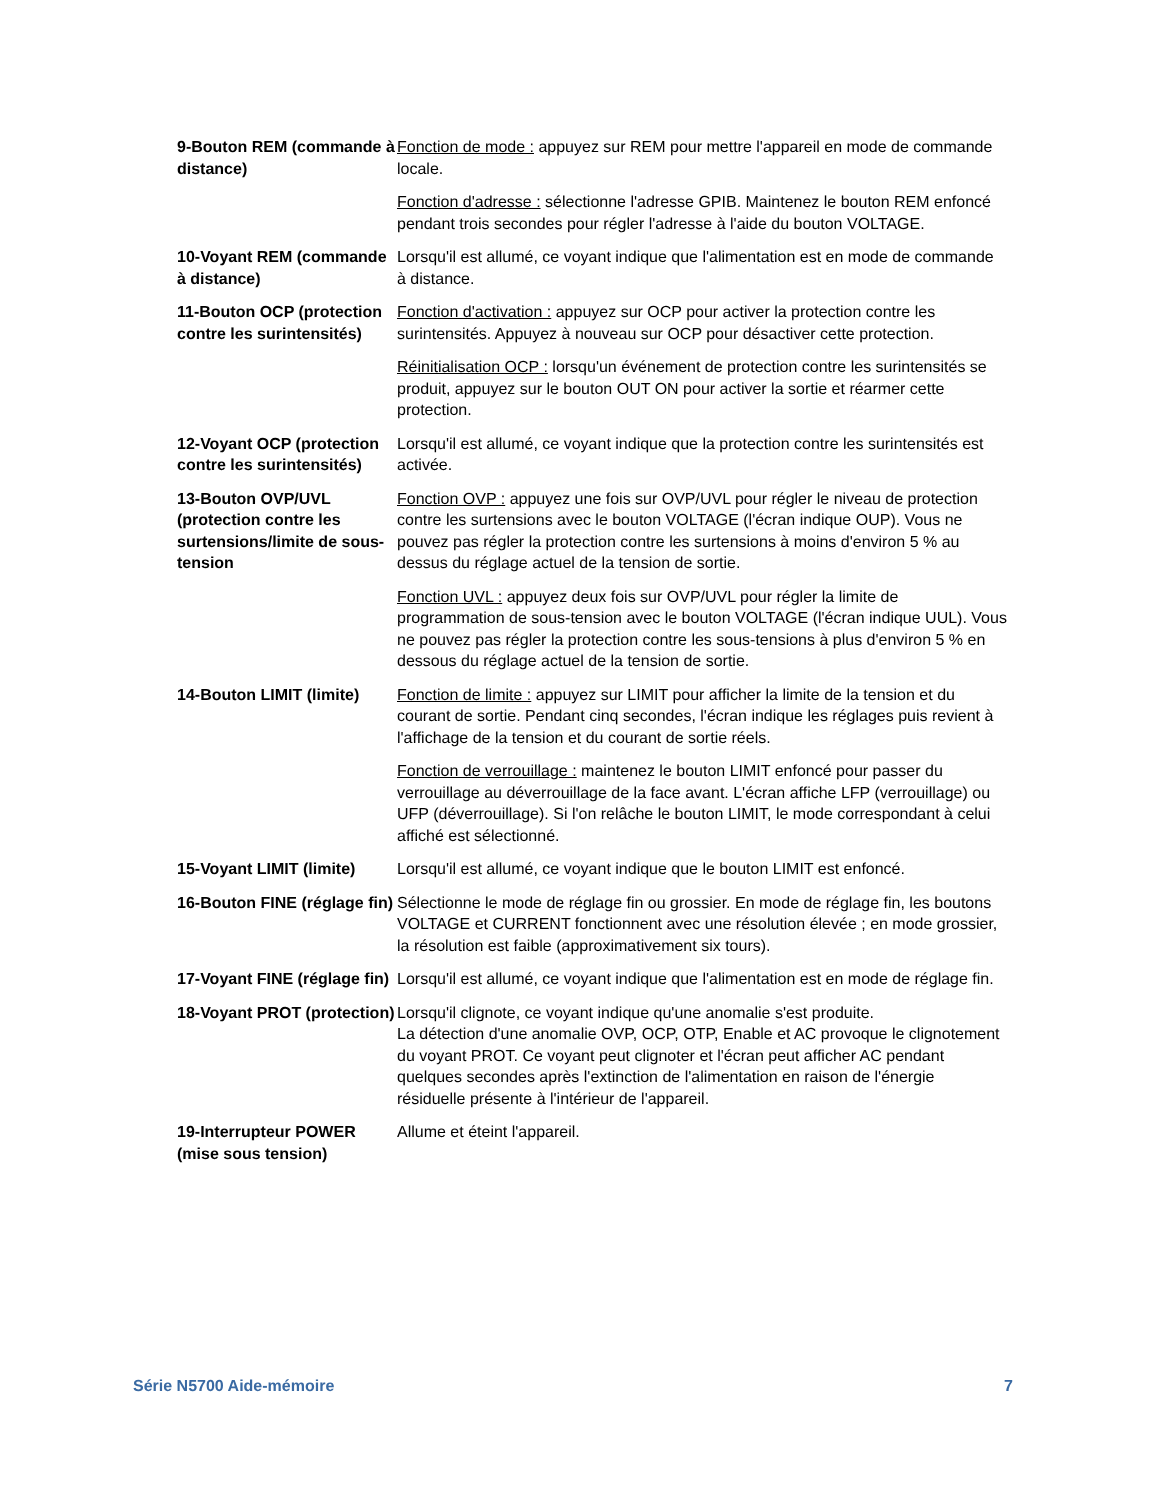9-Bouton REM (commande à distance)
Fonction de mode : appuyez sur REM pour mettre l'appareil en mode de commande locale.
Fonction d'adresse : sélectionne l'adresse GPIB. Maintenez le bouton REM enfoncé pendant trois secondes pour régler l'adresse à l'aide du bouton VOLTAGE.
10-Voyant REM (commande à distance)
Lorsqu'il est allumé, ce voyant indique que l'alimentation est en mode de commande à distance.
11-Bouton OCP (protection contre les surintensités)
Fonction d'activation : appuyez sur OCP pour activer la protection contre les surintensités. Appuyez à nouveau sur OCP pour désactiver cette protection.
Réinitialisation OCP : lorsqu'un événement de protection contre les surintensités se produit, appuyez sur le bouton OUT ON pour activer la sortie et réarmer cette protection.
12-Voyant OCP (protection contre les surintensités)
Lorsqu'il est allumé, ce voyant indique que la protection contre les surintensités est activée.
13-Bouton OVP/UVL (protection contre les surtensions/limite de sous-tension
Fonction OVP : appuyez une fois sur OVP/UVL pour régler le niveau de protection contre les surtensions avec le bouton VOLTAGE (l'écran indique OUP). Vous ne pouvez pas régler la protection contre les surtensions à moins d'environ 5 % au dessus du réglage actuel de la tension de sortie.
Fonction UVL : appuyez deux fois sur OVP/UVL pour régler la limite de programmation de sous-tension avec le bouton VOLTAGE (l'écran indique UUL). Vous ne pouvez pas régler la protection contre les sous-tensions à plus d'environ 5 % en dessous du réglage actuel de la tension de sortie.
14-Bouton LIMIT (limite)
Fonction de limite : appuyez sur LIMIT pour afficher la limite de la tension et du courant de sortie. Pendant cinq secondes, l'écran indique les réglages puis revient à l'affichage de la tension et du courant de sortie réels.
Fonction de verrouillage : maintenez le bouton LIMIT enfoncé pour passer du verrouillage au déverrouillage de la face avant. L'écran affiche LFP (verrouillage) ou UFP (déverrouillage). Si l'on relâche le bouton LIMIT, le mode correspondant à celui affiché est sélectionné.
15-Voyant LIMIT (limite)
Lorsqu'il est allumé, ce voyant indique que le bouton LIMIT est enfoncé.
16-Bouton FINE (réglage fin)
Sélectionne le mode de réglage fin ou grossier. En mode de réglage fin, les boutons VOLTAGE et CURRENT fonctionnent avec une résolution élevée ; en mode grossier, la résolution est faible (approximativement six tours).
17-Voyant FINE (réglage fin)
Lorsqu'il est allumé, ce voyant indique que l'alimentation est en mode de réglage fin.
18-Voyant PROT (protection)
Lorsqu'il clignote, ce voyant indique qu'une anomalie s'est produite.
La détection d'une anomalie OVP, OCP, OTP, Enable et AC provoque le clignotement du voyant PROT. Ce voyant peut clignoter et l'écran peut afficher AC pendant quelques secondes après l'extinction de l'alimentation en raison de l'énergie résiduelle présente à l'intérieur de l'appareil.
19-Interrupteur POWER (mise sous tension)
Allume et éteint l'appareil.
Série N5700 Aide-mémoire 7